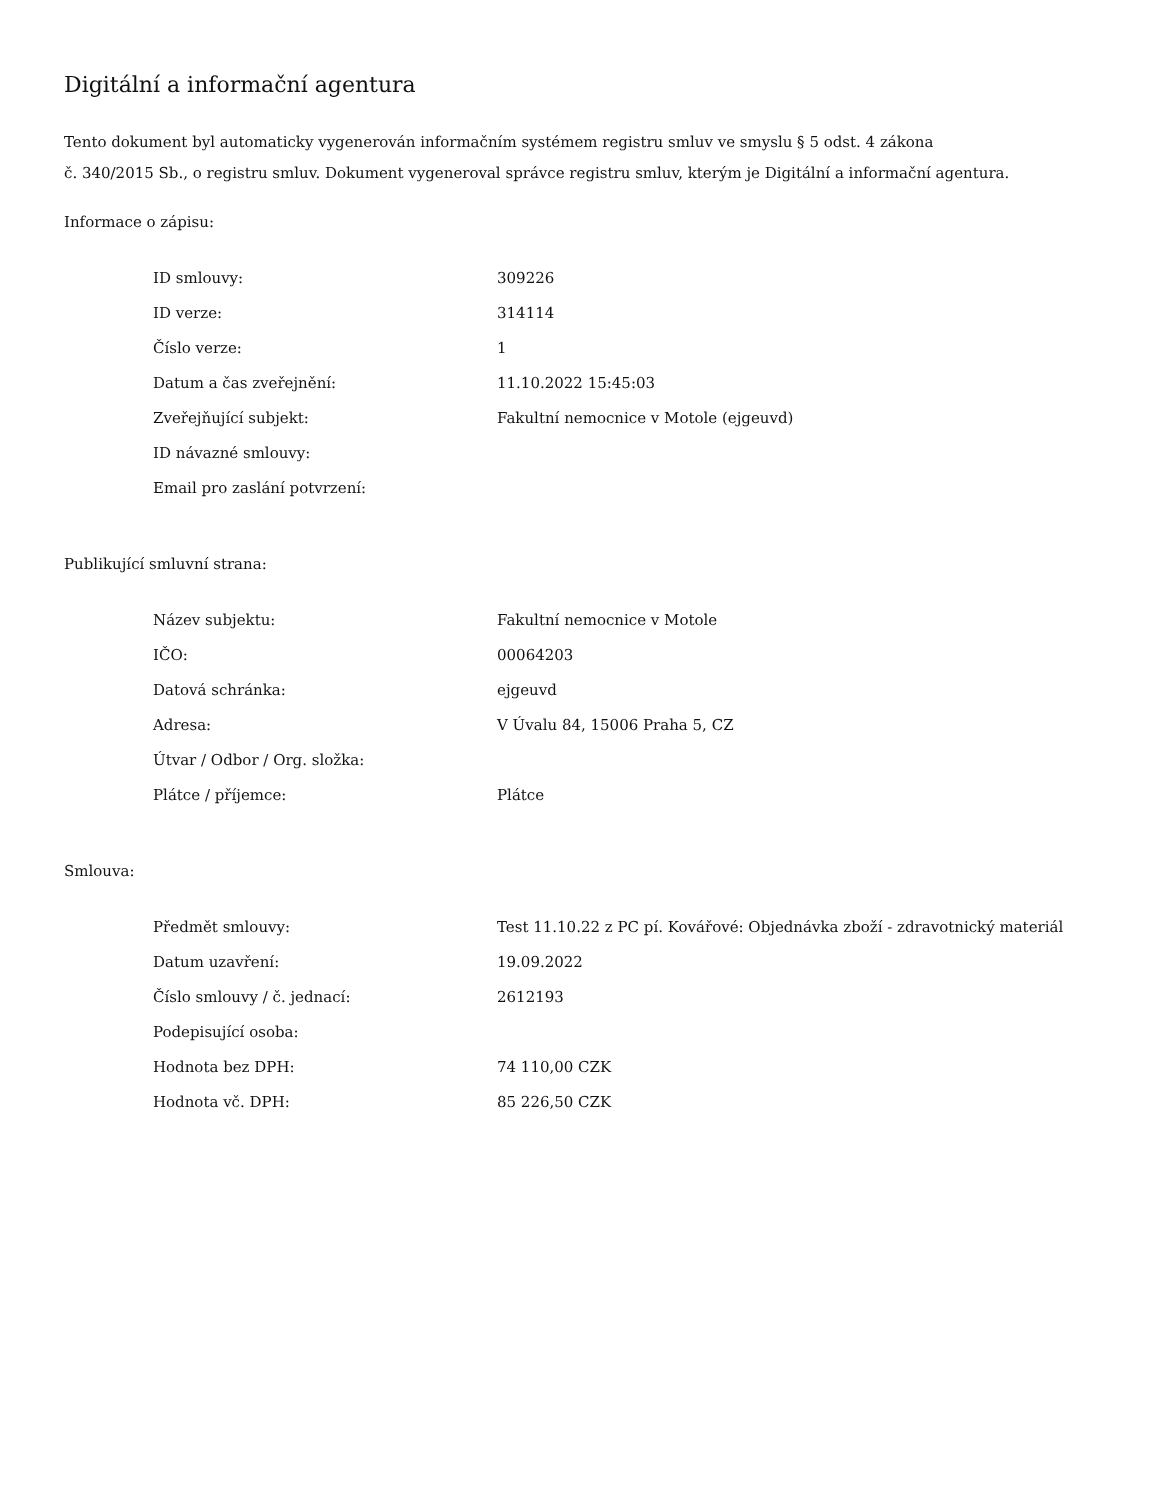Digitální a informační agentura
Tento dokument byl automaticky vygenerován informačním systémem registru smluv ve smyslu § 5 odst. 4 zákona
č. 340/2015 Sb., o registru smluv. Dokument vygeneroval správce registru smluv, kterým je Digitální a informační agentura.
Informace o zápisu:
| ID smlouvy: | 309226 |
| ID verze: | 314114 |
| Číslo verze: | 1 |
| Datum a čas zveřejnění: | 11.10.2022 15:45:03 |
| Zveřejňující subjekt: | Fakultní nemocnice v Motole (ejgeuvd) |
| ID návazné smlouvy: | |
| Email pro zaslání potvrzení: | |
Publikující smluvní strana:
| Název subjektu: | Fakultní nemocnice v Motole |
| IČO: | 00064203 |
| Datová schránka: | ejgeuvd |
| Adresa: | V Úvalu 84, 15006 Praha 5, CZ |
| Útvar / Odbor / Org. složka: | |
| Plátce / příjemce: | Plátce |
Smlouva:
| Předmět smlouvy: | Test 11.10.22 z PC pí. Kovářové: Objednávka zboží - zdravotnický materiál |
| Datum uzavření: | 19.09.2022 |
| Číslo smlouvy / č. jednací: | 2612193 |
| Podepisující osoba: | |
| Hodnota bez DPH: | 74 110,00 CZK |
| Hodnota vč. DPH: | 85 226,50 CZK |